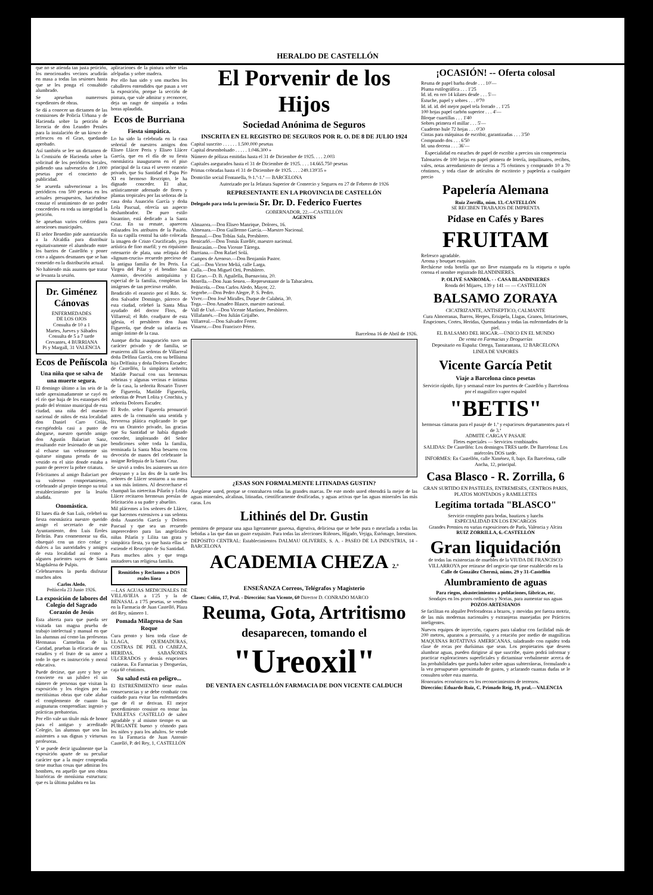HERALDO DE CASTELLÓN
que no se atienda tan justa petición, los mencionados vecinos acudirán en masa a todas las sesiones hasta que se les ponga el consabido alumbrado.
Se aprueban numerosos expedientes de obras.
Se dá a conocer un dictamen de las comisiones de Policía Urbana y de Hacienda sobre la petición de licencia de don Leandro Perales para la instalación de un kiosco de refrescos en el Grao, quedando aprobado.
Así también se lee un dictamen de la Comisión de Hacienda sobre la solicitud de los periódicos locales, pidiendo una subvención de 1.000 pesetas por el concierto de publicidad.
Se acuerda subvencionar a los periódicos con 500 pesetas en los actuales presupuestos, haciéndose constar el sentimiento de no poder concederles en toda su integridad la petición.
Se aprueban varios créditos para atenciones municipales.
El señor Benedito pide autorización a la Alcaldía para distribuir equitativamente el alumbrado entre los barrios de Castellón y poner coto a algunos desmanes que se han cometido en la distribución actual.
No habiendo más asuntos que tratar se levanta la sesión.
Dr. Giménez Cánovas
ENFERMEDADES
DE LOS OJOS
Consulta de 10 a 1
Martes, Jueves y Sábados
Consulta de 5 a 7 tarde
Cervantes, 4 BURRIANA
Pi y Margall, 31 VALENCIA
Ecos de Peñíscola
Una niña que se salva de una muerte segura.
El domingo último a las seis de la tarde aproximadamente se cayó en el río que baja de los estanques del prado del término municipal de esta ciudad, una niña del maestro nacional de niños de esta localidad don Daniel Caro Colás, excogiéndola casi a punto de ahogarse, nuestro querido amigo don Agustín Balaciart Sanz, resultando este lesionado de un pie al echarse tan velozmente sin quitarse ninguna prenda de su vestido en el sitio donde estaba a punto de perecer la pobre criatura.
Felicitamos al amigo Balaciart por su valeroso comportamiento, celebrando al propio tiempo su total restablecimiento por la lesión aludida.
Onomástica.
El lunes día de San Luís, celebró su fiesta onomástica nuestro querido amigo el secretario de este Ayuntamiento, don Luis Eroles Beltrán. Para conmemorar su día, obsequió con un rico coñac y dulces a las autoridades y amigos de esta localidad así como a algunos parientes suyos de Santa Magdalena de Pulpis.
Celebraremos la pueda disfrutar muchos años
Carlos Aledo.
Peñíscola 23 Junio 1926.
La exposición de labores del Colegio del Sagrado Corazón de Jesús
Esta abierta para que pueda ser visitada tan magna prueba de trabajo intelectual y manual en que las alumnas así como las profesoras Hermanas Carmelitas de la Caridad, prueban la eficacia de sus estudios y el fruto de su amor a todo lo que es instrucción y moral educativa.
Puede decirse, que ayer y hoy se convierte en un jubileo el sin número de personas que visitan la exposición y los elogios por las meritísimas obras que cabe alabar el complemento de cuanto las asignaturas comprendían: ingenio y prácticas probatorias.
Por ello vale un título más de honor para el antiguo y acreditado Colegio, las alumnas que son las asistentes a sus dignas y virtuosas profesoras.
Y se puede decir igualmente que la exposición aparte de su peculiar carácter que a la mujer compendia tiene muchas cosas que admiran los hombres, en aquello que son obras históricas de monísima estructura: que es la última palabra en las
aplicaciones de la pintura sobre telas afelpadas y sobre madera.
Por ello han sido y son muchos los caballeros entendidos que pasan a ver la exposición, porque la sección de pintura, que vale admirar y reconocer, deja un rasgo de simpatía a todas horas aplaudida.
Ecos de Burriana
Fiesta simpática.
Lo ha sido la celebrada en la casa señorial de nuestros amigos don Eliseo Llácer Peris y Eliseo Llácer García, que en el día de su fiesta onomástica inauguraron en el piso principal de la casa el severo oratorio privado, que Su Santidad el Papa Pío XI en hermoso Rescripto, le ha dignado conceder. El altar, artísticamente adornado de flores y plantas tropicales por las señoras de la casa doña Asunción García y doña Lola Pascual, ofrecía un aspecto deslumbrador. De puro estilo bizantino, está dedicado a la Santa Cruz. En su remate, aparecen enlazados los atributos de la Pasión. En su capilla central ha sido colocada la imagen de Cristo Crucificado, joya artística de fino marfil; y en riquísimo ortenarrio de plata, una reliquia del «lignum-crucis» recuerdo precioso de la antigua familia de los Peris. La Virgen del Pilar y el bendito San Antonio, devoción antiquísima y especial de la familia, completan las imágenes de tan precioso retablo.
Bendicido el oratorio por el Rdo. Sr. don Salvador Domingo, párroco de esta ciudad, celebró la Santa Misa ayudado del doctor Flors, de Villarreal; el Rdo. coadjutor de esta iglesia, el presbítero don Juan Figuerola, que desde su infancia es amigo íntimo de la casa.
Aunque dicha inauguración tuvo un carácter privado y de familia, se reunieron allí las señoras de Villarreal doña Delfina García, con su bellísima hija Delfinita y doña Dolores Escuder; de Castellón, la simpática señorita Matilde Pascual con sus hermosas sobrinas y algunas vecinas e íntimas de la casa, la señorita Rosario Traver de Figuerola, Matilde Figuerola, señoritas de Peset Lolita y Conchita, y señorita Dolores Escuder.
El Rvdo. señor Figuerola pronunció antes de la comunión una sentida y fervorosa plática explicando lo que era un Oratorio privado, las gracias que Su Santidad se había dignado conceder, implorando del Señor bendiciones sobre toda la familia, terminada la Santa Misa besaron con devoción de manos del celebrante la insigne Reliquia de la Santa Cruz.
Se sirvió a todos los asistentes un rico desayuno y a las dos de la tarde los señores de Llácer sentaron a su mesa a sus más íntimos. Al descorcharse el champañ las nietecitas Pilarín y Lolita Llácer recitaron hermosas poesías de felicitación a su padre y abuelito.
Mil plácemes a los señores de Llácer, que hacemos extensivos a sus señoras doña Asunción García y Dolores Pascual y que sea un recuerdo imperecedero para las angelicales niñas Pilarín y Lilita tan grata y simpática fiesta, ya que hasta ellas se extiende el Rescripto de Su Santidad.
Para muchos años y que tenga imitadores tan religiosa familia.
Remitidos y Reclamos a DOS reales línea
—LAS AGUAS MEDICINALES DE VILLAVIEJA a 1'25 y la de BENASAL a 1'75 pesetas, se venden en la Farmacia de Juan Castelló, Plaza del Rey, número 1.
Pomada Milagrosa de San Roque
Cura pronto y bien toda clase de LLAGA, QUEMADURAS, COSTRAS DE PIEL O CABEZA, HERIDAS, SABAÑONES ULCERADOS y demás erupciones cutáneas. En Farmacias y Droguerías, caja 60 céntimos.
Su salud está en peligro...
El ESTREÑIMIENTO tiene malas consecuencias y se debe combatir con cuidado para evitar las enfermedades que de él se derivan. El mejor procedimiento consiste en tomar las TABLETAS CASTELLÓ de sabor agradable y al mismo tiempo es un PURGANTE bueno y cómodo para los niños y para los adultos. Se vende en la Farmacia de Juan Antonio Castelló, P. del Rey, 1, CASTELLÓN
El Porvenir de los Hijos
Sociedad Anónima de Seguros
INSCRITA EN EL REGISTRO DE SEGUROS POR R. O. DE 8 DE JULIO 1924
Capital suscrito . . . . . . 1.500.000 pesetas
Capital desembolsado . . . . . 1.046.300 »
Número de pólizas emitidas hasta el 31 de Diciembre de 1925. . . . 2.003
Capitales asegurados hasta el 31 de Diciembre de 1925. . . . 14.665.750 pesetas
Primas cobradas hasta el 31 de Diciembre de 1925. . . . 249.139'35 »
Domicilio social Fontanella, 9-1.º-1.ª — BARCELONA
Autorizado por la Jefatura Superior de Comercio y Seguros en 27 de Febrero de 1926
REPRESENTANTE EN LA PROVINCIA DE CASTELLÓN
Delegado para toda la provincia Sr. Dr. D. Federico Fuertes
GOBERNADOR, 22.—CASTELLÓN
AGENTES
Almazora.—Don Eliseo Manrique, Dolores, 16.
Almenara.—Don Guillermo García.—Maestro Nacional.
Benasal.—Don Tobías Sala, Presbítero.
Benicarló.—Don Tomás Estellér, maestro nacional.
Benicasím.—Don Vicente Tárrega.
Burriana.—Don Rafael Solá.
Campos de Arenoso.—Don Benjamín Pastor.
Catí.—Don Victor Meliá, calle Larga.
Culla.—Don Miguel Orti, Presbítero.
El Grao.—D. B. Aguilella, Buenavista, 20.
Morella.—Don Juan Senen.—Representante de la Tabacalera.
Peñíscola.—Don Carlos Aledo, Mayor, 22.
Segorbe.—Don Pedro Alegre, P. S. Pedro.
Viver.—Don José Miralles, Duque de Calabria, 30.
Toga.—Don Amadeo Blasco, maestro nacional.
Vall de Uxó.—Don Vicente Martínez, Presbítero.
Villafamés.—Don Julián Grijalbo.
Villarreal.—Don Salvador Ferrer.
Vinaroz.—Don Francisco Pérez.
Barcelona 16 de Abril de 1926.
¿ESAS SON FORMALMENTE LITINADAS GUSTIN?
Asegúrese usted, porque se contrahacen todas las grandes marcas. De este modo usted obtendrá la mejor de las aguas minerales, alcalinas, litinadas, científicamente dosificadas, y aguas activas que las aguas minerales las más caras. Los
Lithinés del Dr. Gustin
permiten de preparar una agua ligeramente gaseosa, digestiva, deliciosa que se bebe pura o mezclada a todas las bebidas a las que dan un gusto exquisito. Para todas las afecciones Riñones, Hígado, Vejiga, Estómago, Intestinos.
DEPÓSITO CENTRAL: Establecimientos DALMAU OLIVERES, S. A. - PASEO DE LA INDUSTRIA, 14 - BARCELONA
ACADEMIA CHEZA 2.ª ENSEÑANZA Correos, Telégrafos y Magisterio
Clases: Colón, 17, Pral. - Dirección: San Vicente, 60 Director D. CONRADO MARCO
Reuma, Gota, Artritismo
desaparecen, tomando el
"Ureoxil"
DE VENTA EN CASTELLÓN FARMACIA DE DON VICENTE CALDUCH
¡OCASIÓN! -- Oferta colosal
Resma de papel barba desde . . . 10'—
Pluma estilográfica . . . 1'25
Id. id. en oro 14 kilates desde . . . 5'—
Estuche, papel y sobres . . . 0'70
Id. id. id. del mejor papel tela forrado . . 1'25
100 hojas papel carbón superior . . . 4'—
Bloque cuartillas . . . 1'40
Sobres primera el millar . . . 5'—
Cuaderno hule 72 hojas . . . 0'30
Cintas para máquinas de escribir, garantizadas . . . 3'50
Comprando dos . . . 6'50
Id. una docena . . . 36'—
Especialidad en estuches de papel de escribir a precios sin competencia
Talonarios de 100 hojas en papel primera de lotería, inquilinatos, recibos, vales, notas arrendamiento de tierras a 75 céntimos y comprando 10 a 70 céntimos, y toda clase de artículos de escritorio y papelería a cualquier precio
Papelería Alemana
Ruiz Zorrilla, núm. 13.-CASTELLÓN
SE RECIBEN TRABAJOS DE IMPRENTA
Pídase en Cafés y Bares
FRUITAM
Refresco agradable.
Aroma y bouquet exquisito.
Rechácese toda botella que no lleve estampada en la etiqueta o tapón corona el nombre registrado BLANDINIERES.
P. OLIVÉ SANROMÁ. - - CASA BLANDINIERES
Ronda del Mijares, 139 y 141 — — CASTELLÓN
BALSAMO ZORAYA
CICATRIZANTE, ANTISEPTICO, CALMANTE
Cura Almorranas, Barros, Herpes, Erisipela, Llagas, Granos, Irritaciones, Erupciones, Cortes, Heridas, Quemaduras y todas las enfermedades de la piel.
EL BALSAMO DEL HOGAR.—ÚNICO EN EL MUNDO
De venta en Farmacias y Droguerías
Depositario en España: Ortega, Tantarantana, 12 BARCELONA
LINEA DE VAPORES
Vicente García Petit
Viaje a Barcelona cinco pesetas
Servicio rápido, fijo y semanal entre los puertos de Castellón y Barcelona por el magnífico vapor español
"BETIS"
hermosas cámaras para el pasaje de 1.ª y espaciosos departamentos para el de 3.ª
ADMITE CARGA Y PASAJE
Fletes especiales — Servicios combinados
SALIDAS: De Castellón: Los domingos TRES tarde. De Barcelona: Los miércoles DOS tarde.
INFORMES: En Castellón, calle Ximénez, 8, bajo. En Barcelona, calle Ancha, 12, principal.
Casa Blasco - R. Zorrilla, 6
GRAN SURTIDO EN PASTELES, ENTREMESES, CENTROS PARIS, PLATOS MONTADOS y RAMILLETES
Legítima tortada "BLASCO"
Servicio completo para bodas, bautizos y lunchs
ESPECIALIDAD EN LOS ENCARGOS
Grandes Premios en varias exposiciones de París, Valencia y Alcira
RUIZ ZORRILLA, 6.-CASTELLÓN
Gran liquidación
de todas las existencias de muebles de la VIUDA DE FRANCISCO VILLARROYA por retirarse del negocio que tiene establecido en la
Calle de González Chermá, núms. 29 y 31-Castellón
Alumbramiento de aguas
Para riegos, abastecimientos a poblaciones, fábricas, etc.
Sondajes en los pozos ordinarios y Norias, para aumentar sus aguas
POZOS ARTESIANOS
Se facilitan en alquiler Perforadoras a brazos, y movidas por fuerza motriz, de las más modernas nacionales y extranjeras manejadas por Prácticos inteligentes.
Nuevos equipos de inyección, capaces para taladrar con facilidad más de 200 metros, aparatos a percusión, y a rotación por medio de magníficas MAQUINAS ROTATIVAS AMERICANAS, taladrando con rapidez toda clase de rocas por durísimas que sean. Los propietarios que deseen alumbrar aguas, pueden dirigirse al que suscribe, quien podrá informar y practicar exploraciones superficiales y dictaminar verbalmente acerca de las probabilidades que pueda haber sobre aguas subterráneas, formulando a la vez presupuesto aproximado de gastos, y aclarando cuantas dudas se le consulten sobre esta materia.
Honorarios económicos en los reconocimientos de terrenos.
Dirección: Eduardo Ruiz, C. Primado Reig, 19, pral.—VALENCIA